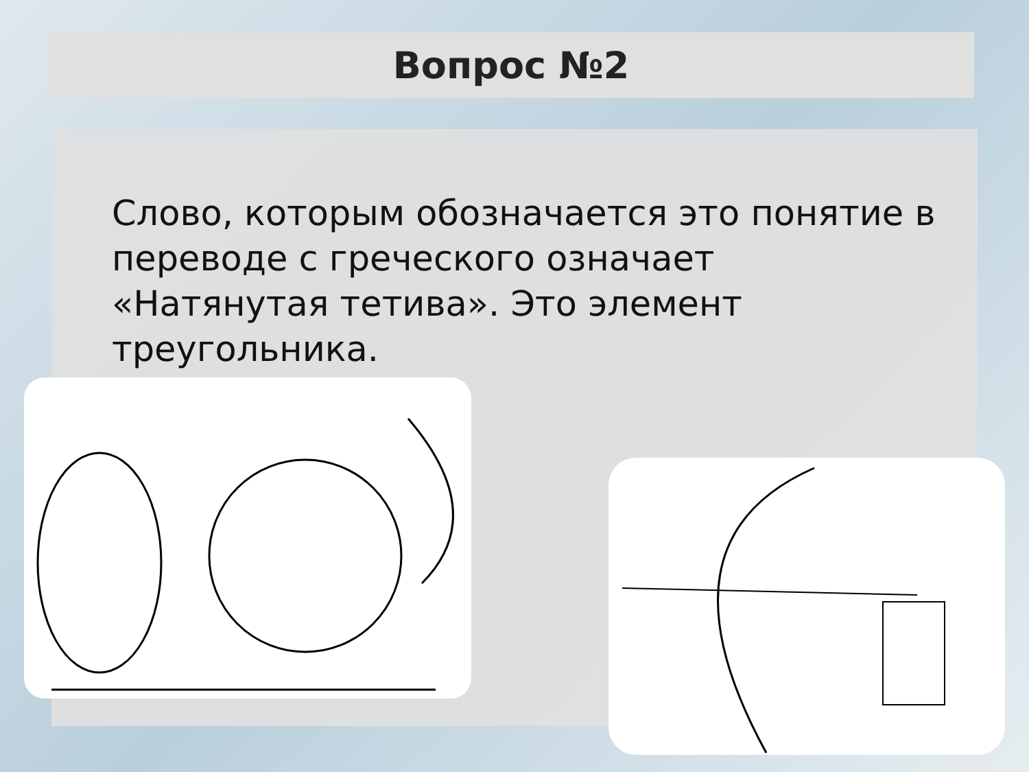Вопрос №2
Слово, которым обозначается это понятие в переводе с греческого означает «Натянутая тетива». Это элемент треугольника.